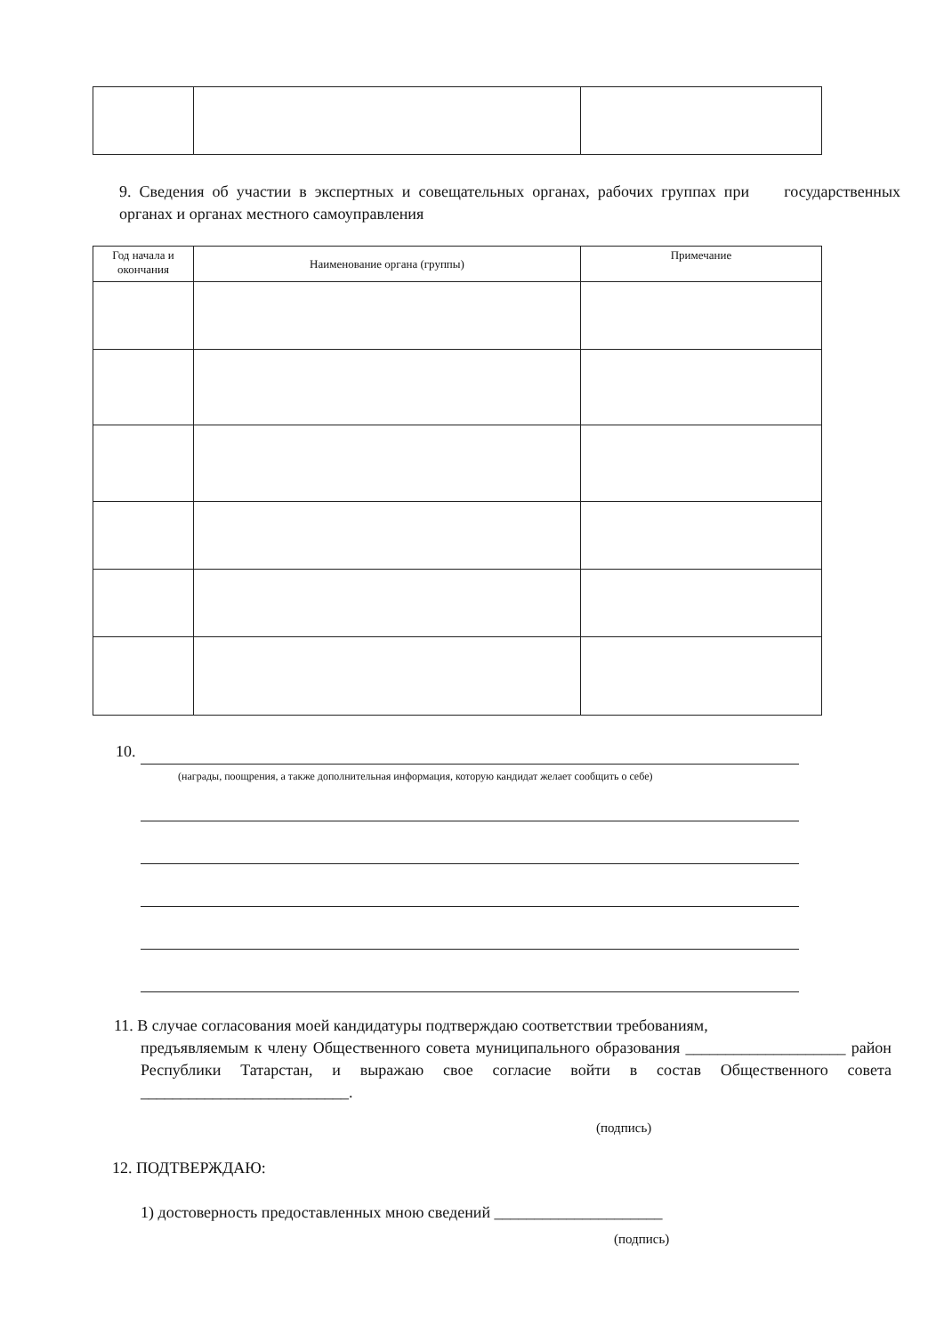9. Сведения об участии в экспертных и совещательных органах, рабочих группах при государственных органах и органах местного самоуправления
| Год начала и окончания | Наименование органа (группы) | Примечание |
| --- | --- | --- |
10.
(награды, поощрения, а также дополнительная информация, которую кандидат желает сообщить о себе)
11. В случае согласования моей кандидатуры подтверждаю соответствии требованиям,
предъявляемым к члену Общественного совета муниципального образования ____________________ район Республики Татарстан, и выражаю свое согласие войти в состав Общественного совета __________________________.
(подпись)
12. ПОДТВЕРЖДАЮ:
1) достоверность предоставленных мною сведений _____________________
(подпись)